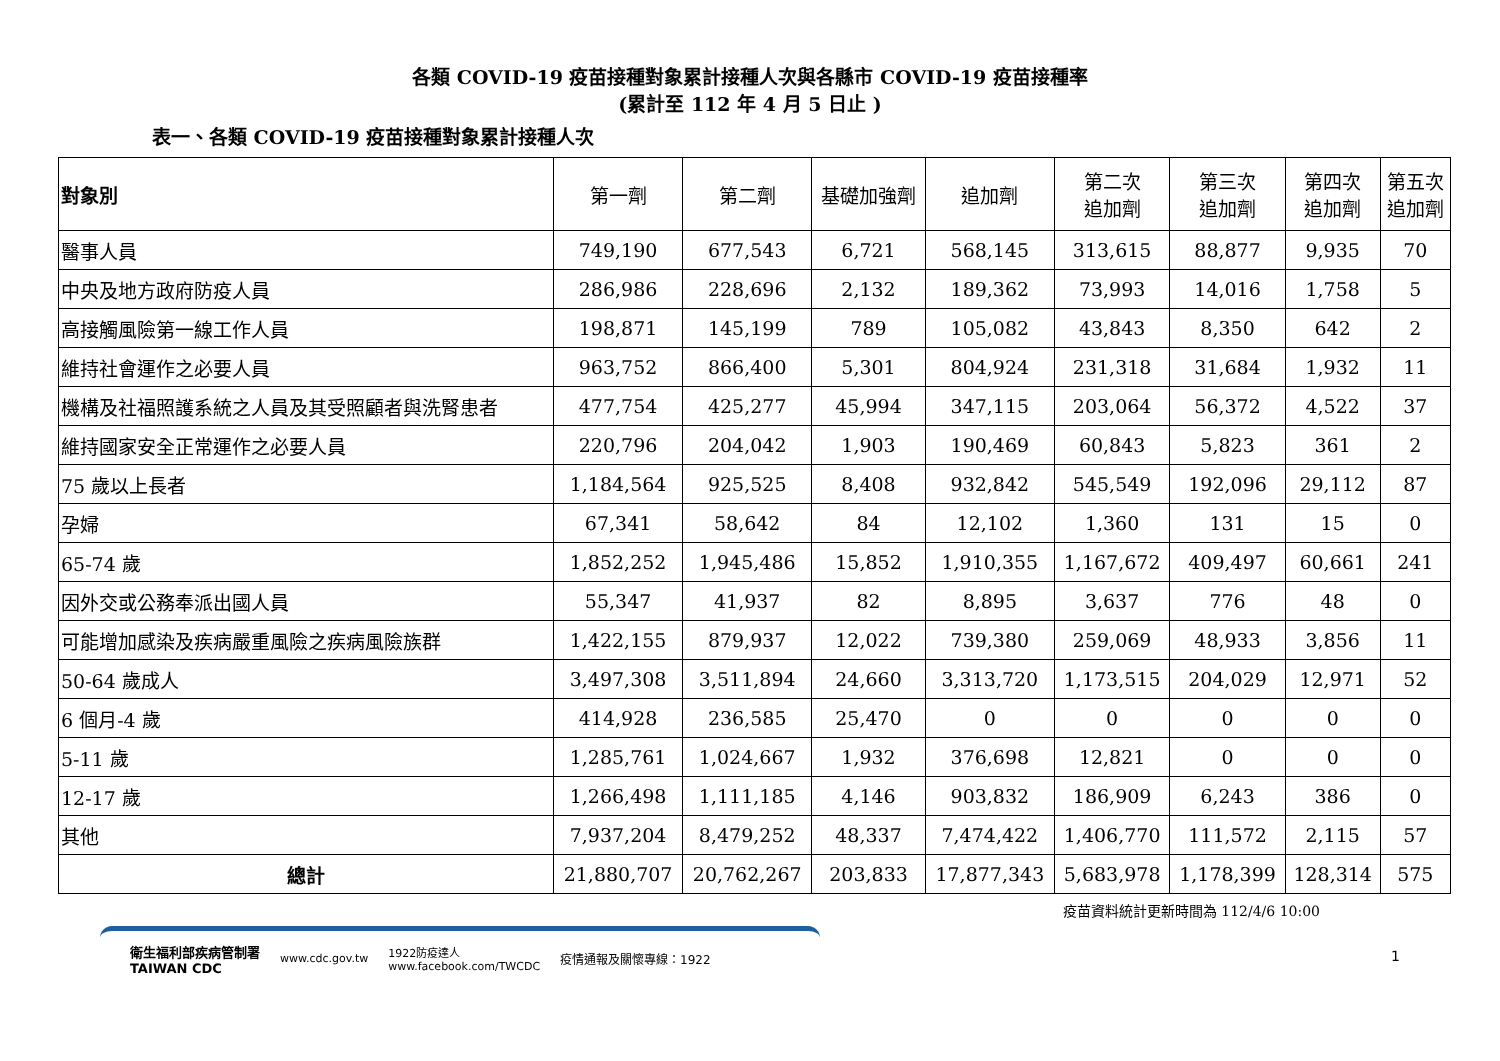各類 COVID-19 疫苗接種對象累計接種人次與各縣市 COVID-19 疫苗接種率
(累計至 112 年 4 月 5 日止 )
表一、各類 COVID-19 疫苗接種對象累計接種人次
| 對象別 | 第一劑 | 第二劑 | 基礎加強劑 | 追加劑 | 第二次 追加劑 | 第三次 追加劑 | 第四次 追加劑 | 第五次 追加劑 |
| --- | --- | --- | --- | --- | --- | --- | --- | --- |
| 醫事人員 | 749,190 | 677,543 | 6,721 | 568,145 | 313,615 | 88,877 | 9,935 | 70 |
| 中央及地方政府防疫人員 | 286,986 | 228,696 | 2,132 | 189,362 | 73,993 | 14,016 | 1,758 | 5 |
| 高接觸風險第一線工作人員 | 198,871 | 145,199 | 789 | 105,082 | 43,843 | 8,350 | 642 | 2 |
| 維持社會運作之必要人員 | 963,752 | 866,400 | 5,301 | 804,924 | 231,318 | 31,684 | 1,932 | 11 |
| 機構及社福照護系統之人員及其受照顧者與洗腎患者 | 477,754 | 425,277 | 45,994 | 347,115 | 203,064 | 56,372 | 4,522 | 37 |
| 維持國家安全正常運作之必要人員 | 220,796 | 204,042 | 1,903 | 190,469 | 60,843 | 5,823 | 361 | 2 |
| 75 歲以上長者 | 1,184,564 | 925,525 | 8,408 | 932,842 | 545,549 | 192,096 | 29,112 | 87 |
| 孕婦 | 67,341 | 58,642 | 84 | 12,102 | 1,360 | 131 | 15 | 0 |
| 65-74 歲 | 1,852,252 | 1,945,486 | 15,852 | 1,910,355 | 1,167,672 | 409,497 | 60,661 | 241 |
| 因外交或公務奉派出國人員 | 55,347 | 41,937 | 82 | 8,895 | 3,637 | 776 | 48 | 0 |
| 可能增加感染及疾病嚴重風險之疾病風險族群 | 1,422,155 | 879,937 | 12,022 | 739,380 | 259,069 | 48,933 | 3,856 | 11 |
| 50-64 歲成人 | 3,497,308 | 3,511,894 | 24,660 | 3,313,720 | 1,173,515 | 204,029 | 12,971 | 52 |
| 6 個月-4 歲 | 414,928 | 236,585 | 25,470 | 0 | 0 | 0 | 0 | 0 |
| 5-11 歲 | 1,285,761 | 1,024,667 | 1,932 | 376,698 | 12,821 | 0 | 0 | 0 |
| 12-17 歲 | 1,266,498 | 1,111,185 | 4,146 | 903,832 | 186,909 | 6,243 | 386 | 0 |
| 其他 | 7,937,204 | 8,479,252 | 48,337 | 7,474,422 | 1,406,770 | 111,572 | 2,115 | 57 |
| 總計 | 21,880,707 | 20,762,267 | 203,833 | 17,877,343 | 5,683,978 | 1,178,399 | 128,314 | 575 |
疫苗資料統計更新時間為 112/4/6 10:00
衛生福利部疾病管制署
TAIWAN CDC www.cdc.gov.tw 1922防疫達人
www.facebook.com/TWCDC 疫情通報及關懷專線：1922
1